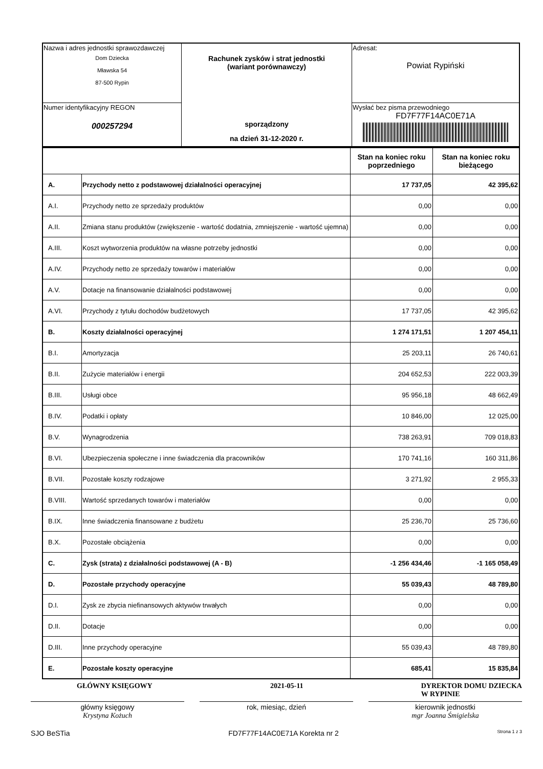| Nazwa i adres jednostki sprawozdawczej Dom Dziecka Mławska 54 87-500 Rypin | Rachunek zysków i strat jednostki (wariant porównawczy) sporządzony na dzień 31-12-2020 r. | Adresat: Powiat Rypiński |
| Numer identyfikacyjny REGON 000257294 | | Wysłać bez pisma przewodniego FD7F77F14AC0E71A |
| | | Stan na koniec roku poprzedniego | Stan na koniec roku bieżącego |
| --- | --- | --- | --- |
| A. | Przychody netto z podstawowej działalności operacyjnej | 17 737,05 | 42 395,62 |
| A.I. | Przychody netto ze sprzedaży produktów | 0,00 | 0,00 |
| A.II. | Zmiana stanu produktów (zwiększenie - wartość dodatnia, zmniejszenie - wartość ujemna) | 0,00 | 0,00 |
| A.III. | Koszt wytworzenia produktów na własne potrzeby jednostki | 0,00 | 0,00 |
| A.IV. | Przychody netto ze sprzedaży towarów i materiałów | 0,00 | 0,00 |
| A.V. | Dotacje na finansowanie działalności podstawowej | 0,00 | 0,00 |
| A.VI. | Przychody z tytułu dochodów budżetowych | 17 737,05 | 42 395,62 |
| B. | Koszty działalności operacyjnej | 1 274 171,51 | 1 207 454,11 |
| B.I. | Amortyzacja | 25 203,11 | 26 740,61 |
| B.II. | Zużycie materiałów i energii | 204 652,53 | 222 003,39 |
| B.III. | Usługi obce | 95 956,18 | 48 662,49 |
| B.IV. | Podatki i opłaty | 10 846,00 | 12 025,00 |
| B.V. | Wynagrodzenia | 738 263,91 | 709 018,83 |
| B.VI. | Ubezpieczenia społeczne i inne świadczenia dla pracowników | 170 741,16 | 160 311,86 |
| B.VII. | Pozostałe koszty rodzajowe | 3 271,92 | 2 955,33 |
| B.VIII. | Wartość sprzedanych towarów i materiałów | 0,00 | 0,00 |
| B.IX. | Inne świadczenia finansowane z budżetu | 25 236,70 | 25 736,60 |
| B.X. | Pozostałe obciążenia | 0,00 | 0,00 |
| C. | Zysk (strata) z działalności podstawowej (A - B) | -1 256 434,46 | -1 165 058,49 |
| D. | Pozostałe przychody operacyjne | 55 039,43 | 48 789,80 |
| D.I. | Zysk ze zbycia niefinansowych aktywów trwałych | 0,00 | 0,00 |
| D.II. | Dotacje | 0,00 | 0,00 |
| D.III. | Inne przychody operacyjne | 55 039,43 | 48 789,80 |
| E. | Pozostałe koszty operacyjne | 685,41 | 15 835,84 |
GŁÓWNY KSIĘGOWY 2021-05-11 DYREKTOR DOMU DZIECKA
W RYPINIE
główny księgowy
Krystyna Kożuch
rok, miesiąc, dzień kierownik jednostki
mgr Joanna Śmigielska
SJO BeSTia FD7F77F14AC0E71A Korekta nr 2 Strona 1 z 3